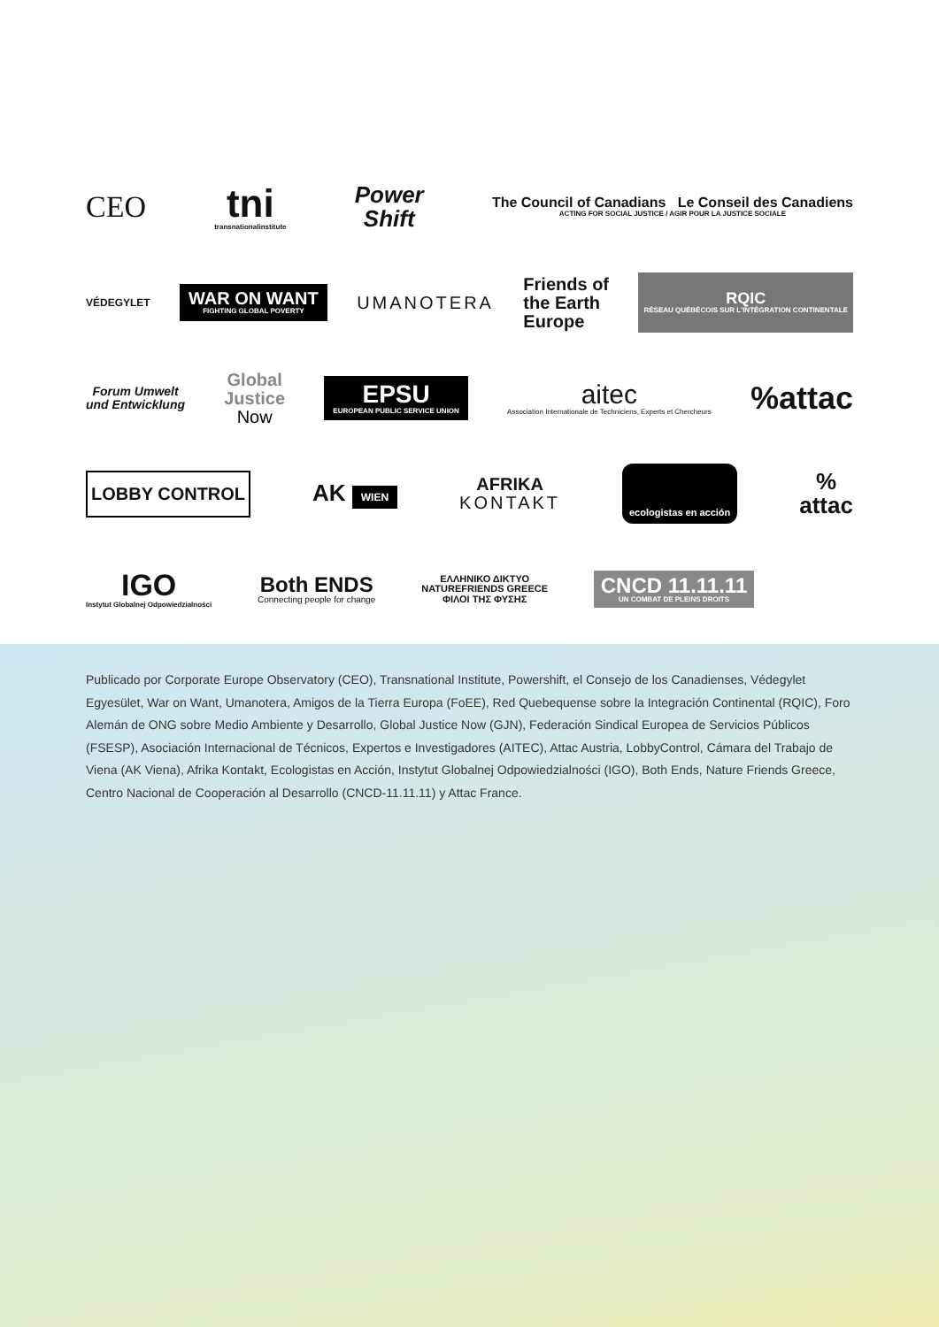CEO
tni
transnationalinstitute
Power
Shift
The Council of Canadians Le Conseil des Canadiens
ACTING FOR SOCIAL JUSTICE / AGIR POUR LA JUSTICE SOCIALE
VÉDEGYLET
WAR ON WANT
FIGHTING GLOBAL POVERTY
UMANOTERA
Friends of
the Earth
Europe
RQIC
RÉSEAU QUÉBÉCOIS SUR L'INTÉGRATION CONTINENTALE
Forum Umwelt
und Entwicklung
Global
Justice
Now
EPSU
EUROPEAN PUBLIC SERVICE UNION
aitec
Association Internationale de Techniciens, Experts et Chercheurs
%attac
LOBBY CONTROL
AK WIEN
AFRIKA
KONTAKT
ecologistas en acción
%
attac
IGO
Instytut Globalnej Odpowiedzialności
Both ENDS
Connecting people for change
ΕΛΛΗΝΙΚΟ ΔΙΚΤΥΟ
NATUREFRIENDS GREECE
ΦΙΛΟΙ ΤΗΣ ΦΥΣΗΣ
CNCD 11.11.11
UN COMBAT DE PLEINS DROITS
Publicado por Corporate Europe Observatory (CEO), Transnational Institute, Powershift, el Consejo de los Canadienses, Védegylet Egyesület, War on Want, Umanotera, Amigos de la Tierra Europa (FoEE), Red Quebequense sobre la Integración Continental (RQIC), Foro Alemán de ONG sobre Medio Ambiente y Desarrollo, Global Justice Now (GJN), Federación Sindical Europea de Servicios Públicos (FSESP), Asociación Internacional de Técnicos, Expertos e Investigadores (AITEC), Attac Austria, LobbyControl, Cámara del Trabajo de Viena (AK Viena), Afrika Kontakt, Ecologistas en Acción, Instytut Globalnej Odpowiedzialności (IGO), Both Ends, Nature Friends Greece, Centro Nacional de Cooperación al Desarrollo (CNCD-11.11.11) y Attac France.